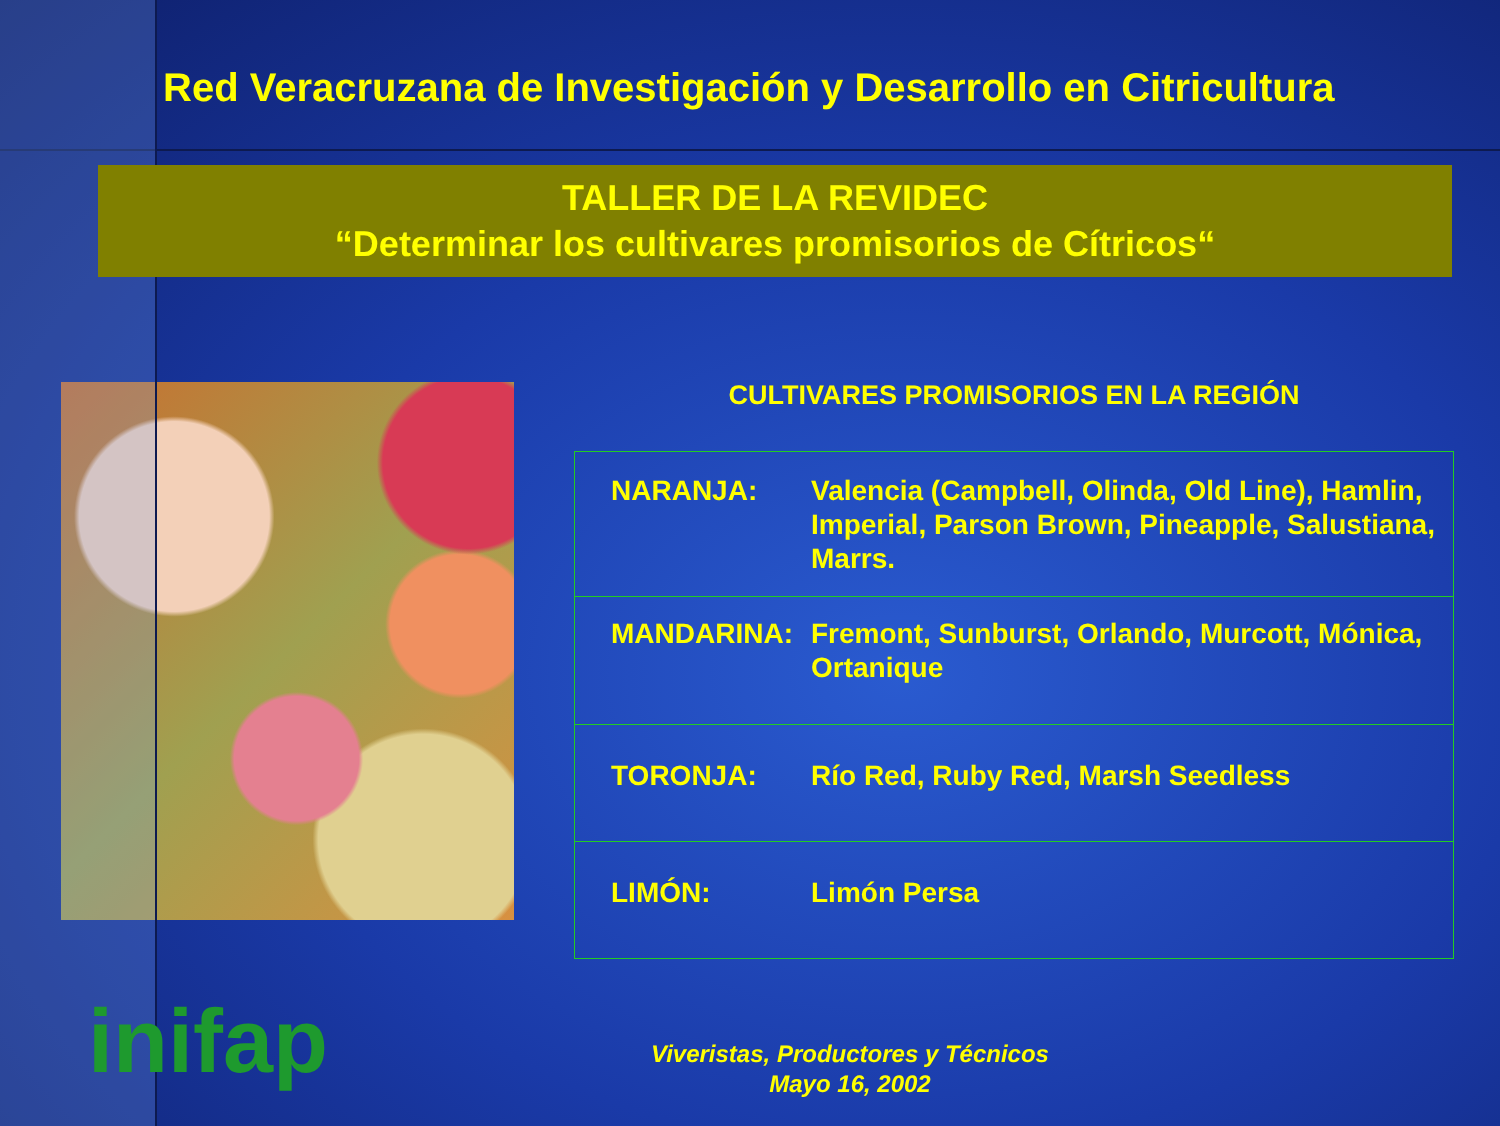Red Veracruzana de Investigación y Desarrollo en Citricultura
TALLER DE LA REVIDEC
“Determinar los cultivares promisorios de Cítricos“
CULTIVARES PROMISORIOS EN LA REGIÓN
| NARANJA: | Valencia (Campbell, Olinda, Old Line), Hamlin, Imperial, Parson Brown, Pineapple, Salustiana, Marrs. |
| MANDARINA: | Fremont, Sunburst, Orlando, Murcott, Mónica, Ortanique |
| TORONJA: | Río Red, Ruby Red, Marsh Seedless |
| LIMÓN: | Limón Persa |
Viveristas, Productores y Técnicos
Mayo 16, 2002
inifap